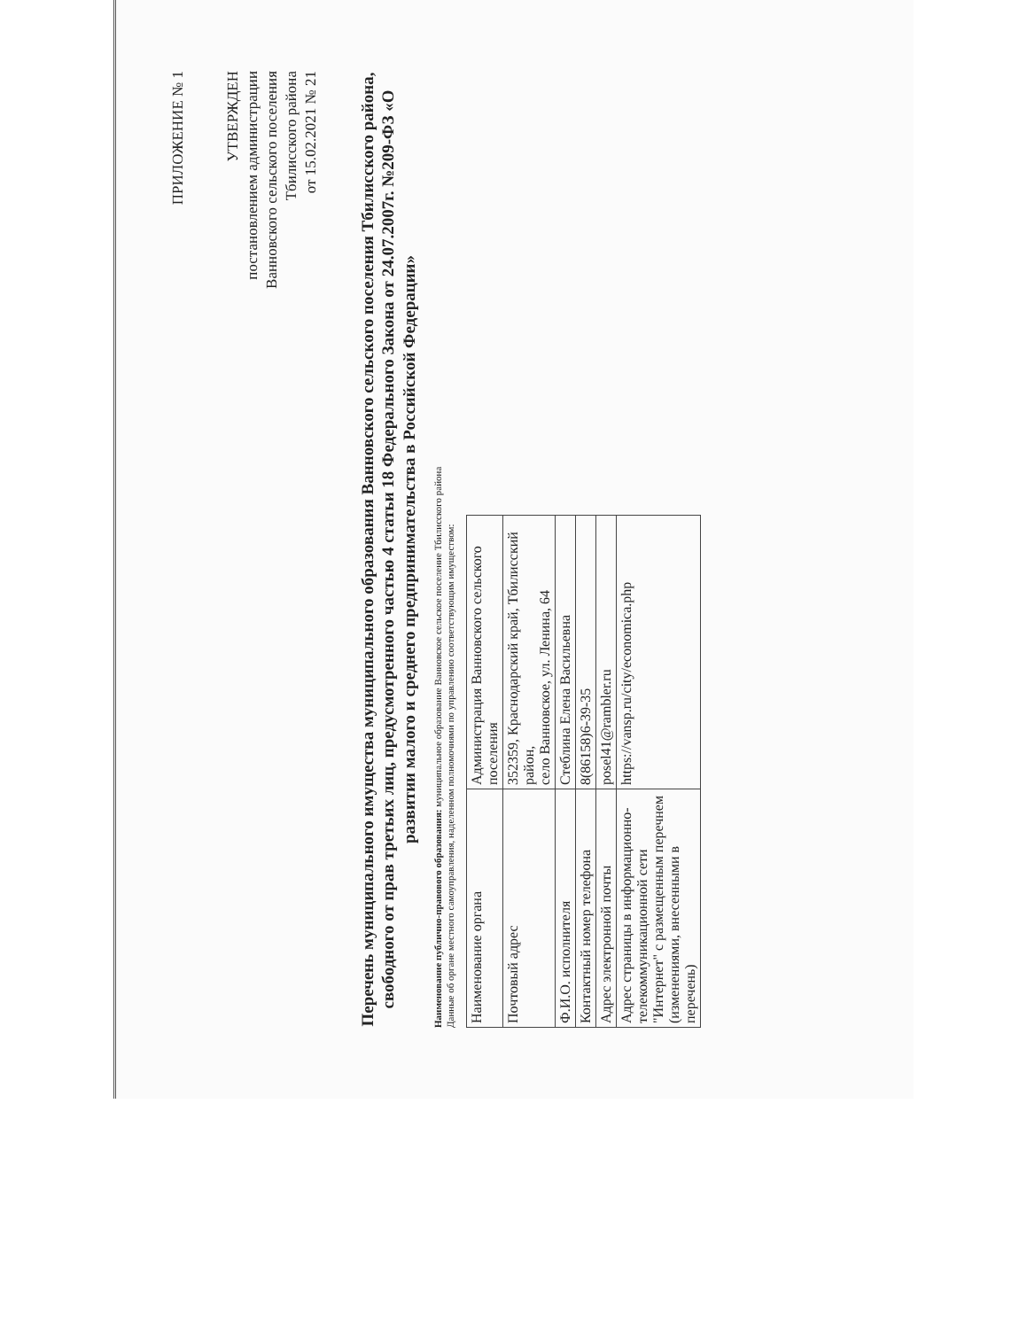ПРИЛОЖЕНИЕ № 1
УТВЕРЖДЕН
постановлением администрации
Ванновского сельского поселения
Тбилисского района
от 15.02.2021 № 21
Перечень муниципального имущества муниципального образования Ванновского сельского поселения Тбилисского района, свободного от прав третьих лиц, предусмотренного частью 4 статьи 18 Федерального Закона от 24.07.2007г. №209-ФЗ «О развитии малого и среднего предпринимательства в Российской Федерации»
Наименование публично-правового образования: муниципальное образование Ванновское сельское поселение Тбилисского района
Данные об органе местного самоуправления, наделенном полномочиями по управлению соответствующим имуществом:
| Наименование органа | Администрация Ванновского сельского поселения |
| Почтовый адрес | 352359, Краснодарский край, Тбилисский район, село Ванновское, ул. Ленина, 64 |
| Ф.И.О. исполнителя | Стеблина Елена Васильевна |
| Контактный номер телефона | 8(86158)6-39-35 |
| Адрес электронной почты | posel41@rambler.ru |
| Адрес страницы в информационно-телекоммуникационной сети "Интернет" с размещенным перечнем (изменениями, внесенными в перечень) | https://vansp.ru/city/economica.php |